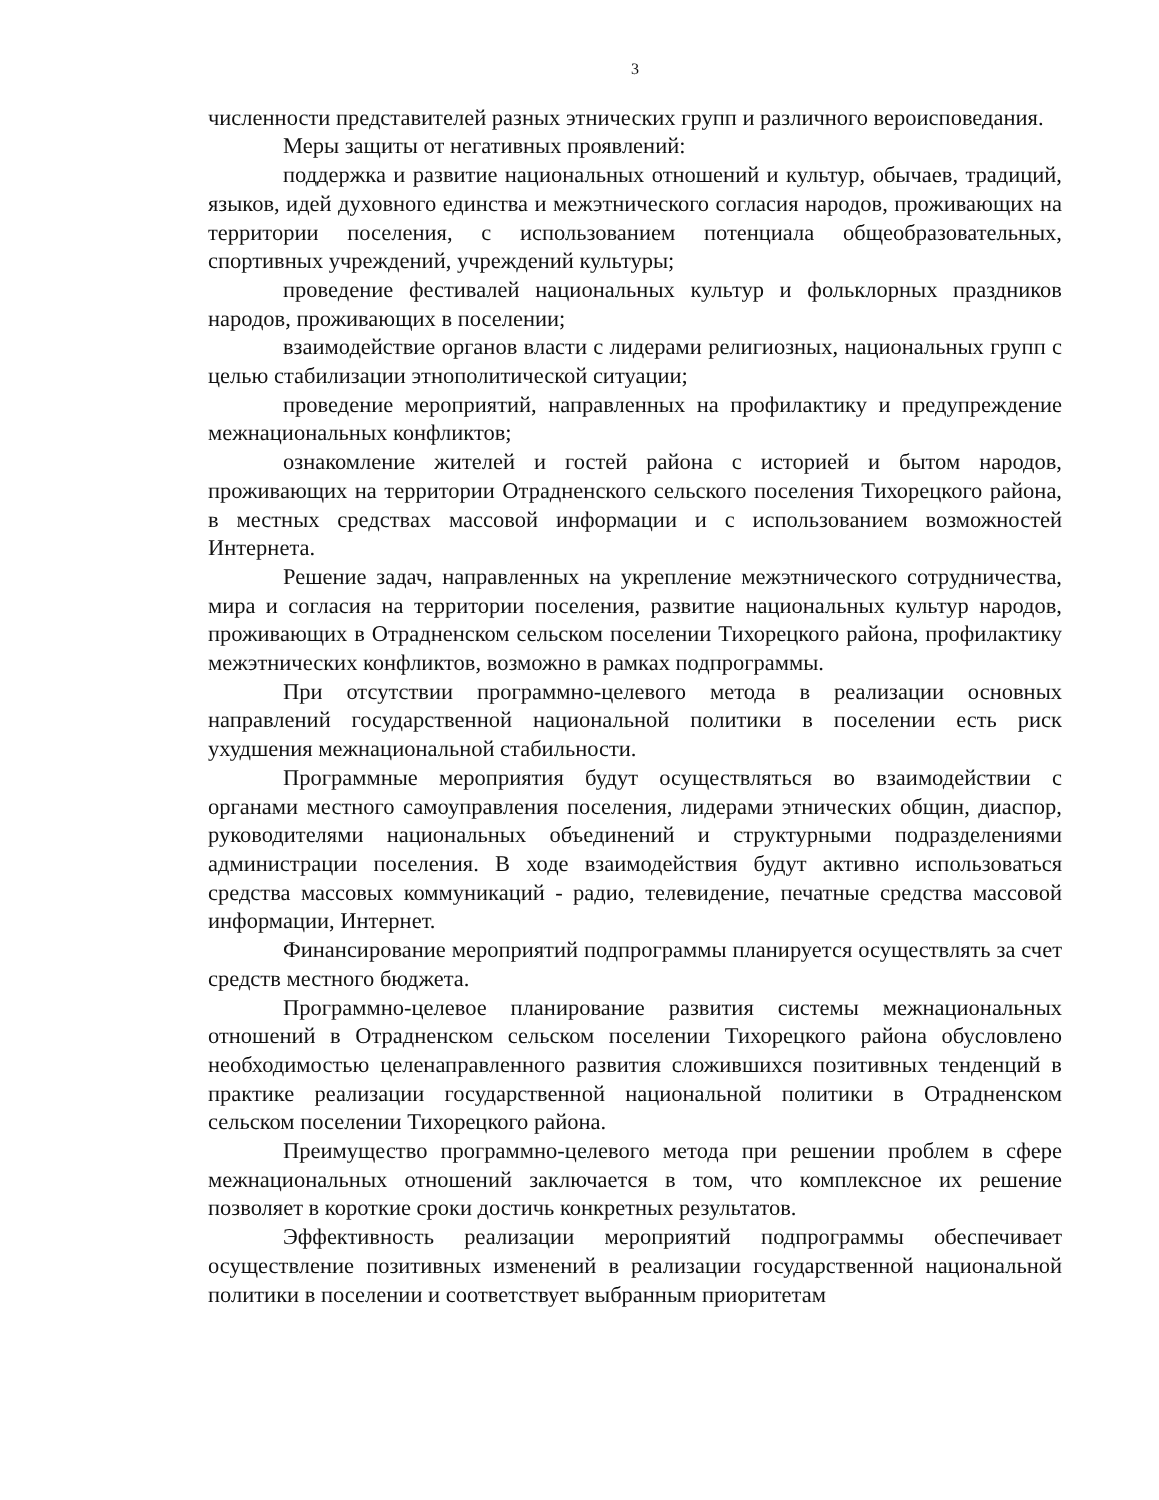3
численности представителей разных этнических групп и различного вероисповедания.
Меры защиты от негативных проявлений:
поддержка и развитие национальных отношений и культур, обычаев, традиций, языков, идей духовного единства и межэтнического согласия народов, проживающих на территории поселения, с использованием потенциала общеобразовательных, спортивных учреждений, учреждений культуры;
проведение фестивалей национальных культур и фольклорных праздников народов, проживающих в поселении;
взаимодействие органов власти с лидерами религиозных, национальных групп с целью стабилизации этнополитической ситуации;
проведение мероприятий, направленных на профилактику и предупреждение межнациональных конфликтов;
ознакомление жителей и гостей района с историей и бытом народов, проживающих на территории Отрадненского сельского поселения Тихорецкого района, в местных средствах массовой информации и с использованием возможностей Интернета.
Решение задач, направленных на укрепление межэтнического сотрудничества, мира и согласия на территории поселения, развитие национальных культур народов, проживающих в Отрадненском сельском поселении Тихорецкого района, профилактику межэтнических конфликтов, возможно в рамках подпрограммы.
При отсутствии программно-целевого метода в реализации основных направлений государственной национальной политики в поселении есть риск ухудшения межнациональной стабильности.
Программные мероприятия будут осуществляться во взаимодействии с органами местного самоуправления поселения, лидерами этнических общин, диаспор, руководителями национальных объединений и структурными подразделениями администрации поселения. В ходе взаимодействия будут активно использоваться средства массовых коммуникаций - радио, телевидение, печатные средства массовой информации, Интернет.
Финансирование мероприятий подпрограммы планируется осуществлять за счет средств местного бюджета.
Программно-целевое планирование развития системы межнациональных отношений в Отрадненском сельском поселении Тихорецкого района обусловлено необходимостью целенаправленного развития сложившихся позитивных тенденций в практике реализации государственной национальной политики в Отрадненском сельском поселении Тихорецкого района.
Преимущество программно-целевого метода при решении проблем в сфере межнациональных отношений заключается в том, что комплексное их решение позволяет в короткие сроки достичь конкретных результатов.
Эффективность реализации мероприятий подпрограммы обеспечивает осуществление позитивных изменений в реализации государственной национальной политики в поселении и соответствует выбранным приоритетам